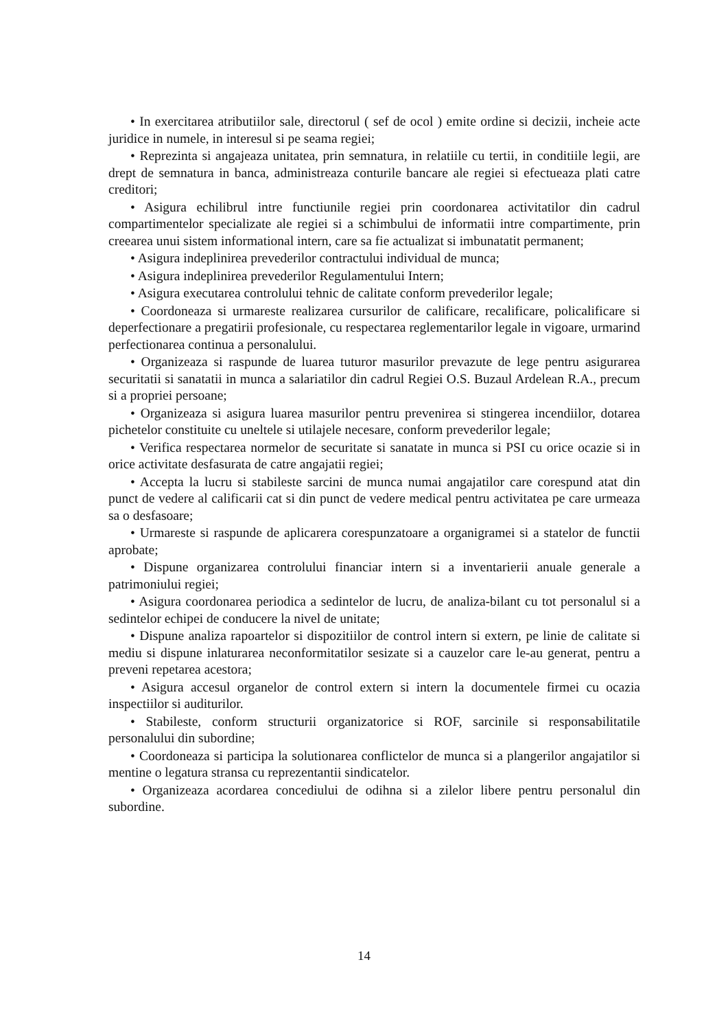• In exercitarea atributiilor sale, directorul ( sef de ocol ) emite ordine si decizii, incheie acte juridice in numele, in interesul si pe seama regiei;
• Reprezinta si angajeaza unitatea, prin semnatura, in relatiile cu tertii, in conditiile legii, are drept de semnatura in banca, administreaza conturile bancare ale regiei si efectueaza plati catre creditori;
• Asigura echilibrul intre functiunile regiei prin coordonarea activitatilor din cadrul compartimentelor specializate ale regiei si a schimbului de informatii intre compartimente, prin creearea unui sistem informational intern, care sa fie actualizat si imbunatatit permanent;
• Asigura indeplinirea prevederilor contractului individual de munca;
• Asigura indeplinirea prevederilor Regulamentului Intern;
• Asigura executarea controlului tehnic de calitate conform prevederilor legale;
• Coordoneaza si urmareste realizarea cursurilor de calificare, recalificare, policalificare si deperfectionare a pregatirii profesionale, cu respectarea reglementarilor legale in vigoare, urmarind perfectionarea continua a personalului.
• Organizeaza si raspunde de luarea tuturor masurilor prevazute de lege pentru asigurarea securitatii si sanatatii in munca a salariatilor din cadrul Regiei O.S. Buzaul Ardelean R.A., precum si a propriei persoane;
• Organizeaza si asigura luarea masurilor pentru prevenirea si stingerea incendiilor, dotarea pichetelor constituite cu uneltele si utilajele necesare, conform prevederilor legale;
• Verifica respectarea normelor de securitate si sanatate in munca si PSI cu orice ocazie si in orice activitate desfasurata de catre angajatii regiei;
• Accepta la lucru si stabileste sarcini de munca numai angajatilor care corespund atat din punct de vedere al calificarii cat si din punct de vedere medical pentru activitatea pe care urmeaza sa o desfasoare;
• Urmareste si raspunde de aplicarera corespunzatoare a organigramei si a statelor de functii aprobate;
• Dispune organizarea controlului financiar intern si a inventarierii anuale generale a patrimoniului regiei;
• Asigura coordonarea periodica a sedintelor de lucru, de analiza-bilant cu tot personalul si a sedintelor echipei de conducere la nivel de unitate;
• Dispune analiza rapoartelor si dispozitiilor de control intern si extern, pe linie de calitate si mediu si dispune inlaturarea neconformitatilor sesizate si a cauzelor care le-au generat, pentru a preveni repetarea acestora;
• Asigura accesul organelor de control extern si intern la documentele firmei cu ocazia inspectiilor si auditurilor.
• Stabileste, conform structurii organizatorice si ROF, sarcinile si responsabilitatile personalului din subordine;
• Coordoneaza si participa la solutionarea conflictelor de munca si a plangerilor angajatilor si mentine o legatura stransa cu reprezentantii sindicatelor.
• Organizeaza acordarea concediului de odihna si a zilelor libere pentru personalul din subordine.
14